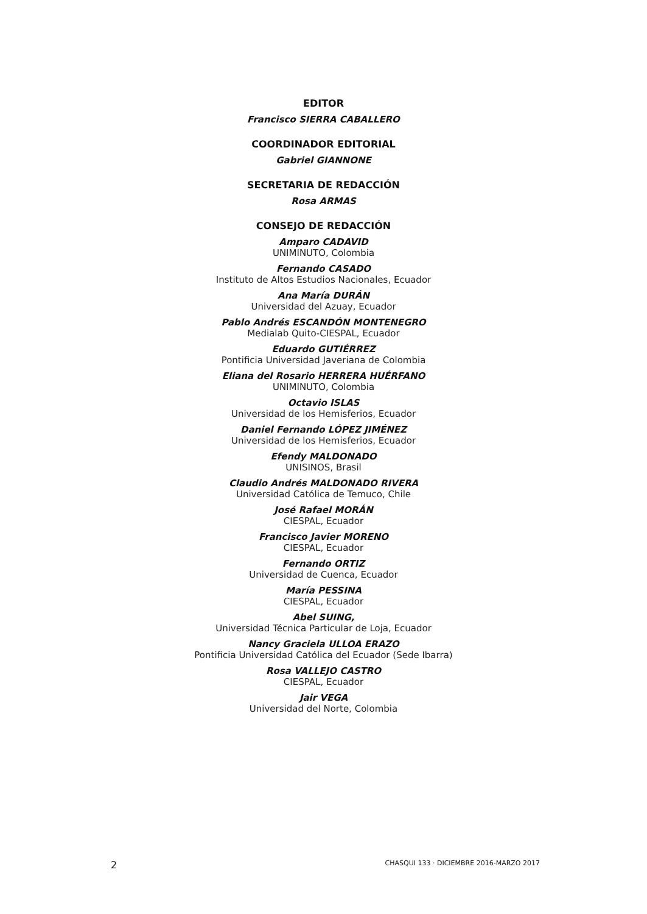EDITOR
Francisco SIERRA CABALLERO
COORDINADOR EDITORIAL
Gabriel GIANNONE
SECRETARIA DE REDACCIÓN
Rosa ARMAS
CONSEJO DE REDACCIÓN
Amparo CADAVID
UNIMINUTO, Colombia
Fernando CASADO
Instituto de Altos Estudios Nacionales, Ecuador
Ana María DURÁN
Universidad del Azuay, Ecuador
Pablo Andrés ESCANDÓN MONTENEGRO
Medialab Quito-CIESPAL, Ecuador
Eduardo GUTIÉRREZ
Pontificia Universidad Javeriana de Colombia
Eliana del Rosario HERRERA HUÉRFANO
UNIMINUTO, Colombia
Octavio ISLAS
Universidad de los Hemisferios, Ecuador
Daniel Fernando LÓPEZ JIMÉNEZ
Universidad de los Hemisferios, Ecuador
Efendy MALDONADO
UNISINOS, Brasil
Claudio Andrés MALDONADO RIVERA
Universidad Católica de Temuco, Chile
José Rafael MORÁN
CIESPAL, Ecuador
Francisco Javier MORENO
CIESPAL, Ecuador
Fernando ORTIZ
Universidad de Cuenca, Ecuador
María PESSINA
CIESPAL, Ecuador
Abel SUING,
Universidad Técnica Particular de Loja, Ecuador
Nancy Graciela ULLOA ERAZO
Pontificia Universidad Católica del Ecuador (Sede Ibarra)
Rosa VALLEJO CASTRO
CIESPAL, Ecuador
Jair VEGA
Universidad del Norte, Colombia
2 CHASQUI 133 · DICIEMBRE 2016-MARZO 2017